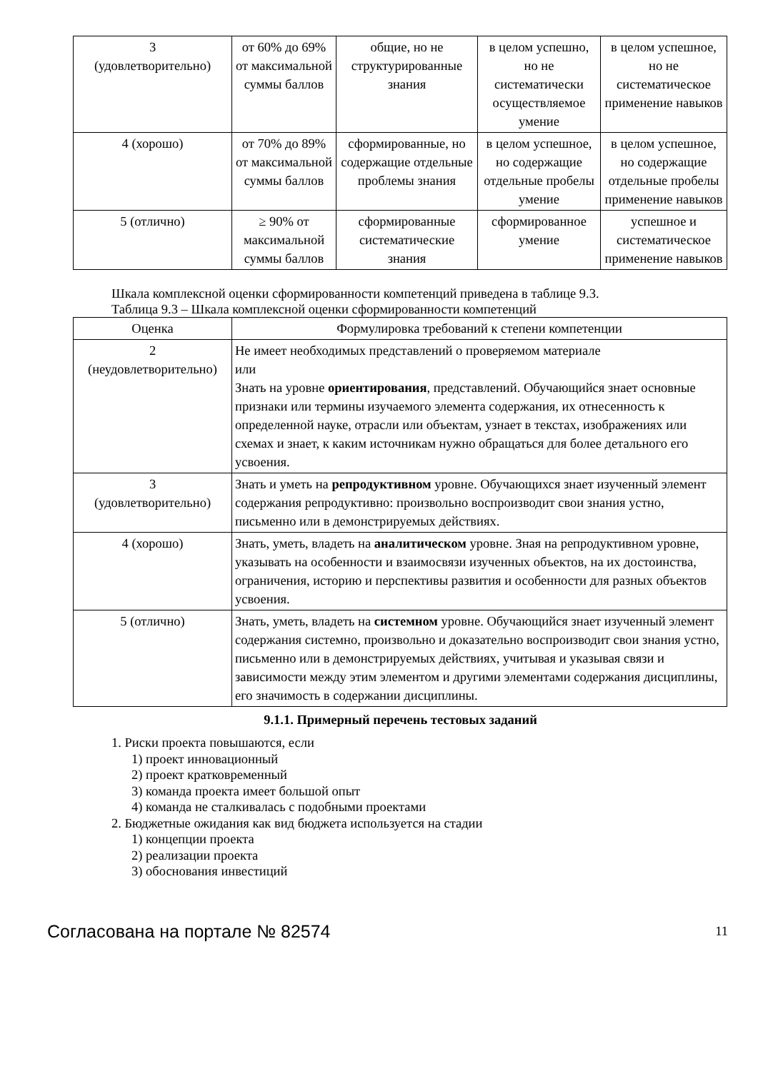| 3 (удовлетворительно) | от 60% до 69% от максимальной суммы баллов | общие, но не структурированные знания | в целом успешно, но не систематически осуществляемое умение | в целом успешное, но не систематическое применение навыков |
| 4 (хорошо) | от 70% до 89% от максимальной суммы баллов | сформированные, но содержащие отдельные проблемы знания | в целом успешное, но содержащие отдельные пробелы умение | в целом успешное, но содержащие отдельные пробелы применение навыков |
| 5 (отлично) | ≥ 90% от максимальной суммы баллов | сформированные систематические знания | сформированное умение | успешное и систематическое применение навыков |
Шкала комплексной оценки сформированности компетенций приведена в таблице 9.3.
Таблица 9.3 – Шкала комплексной оценки сформированности компетенций
| Оценка | Формулировка требований к степени компетенции |
| --- | --- |
| 2 (неудовлетворительно) | Не имеет необходимых представлений о проверяемом материале или Знать на уровне ориентирования , представлений. Обучающийся знает основные признаки или термины изучаемого элемента содержания, их отнесенность к определенной науке, отрасли или объектам, узнает в текстах, изображениях или схемах и знает, к каким источникам нужно обращаться для более детального его усвоения. |
| 3 (удовлетворительно) | Знать и уметь на репродуктивном уровне. Обучающихся знает изученный элемент содержания репродуктивно: произвольно воспроизводит свои знания устно, письменно или в демонстрируемых действиях. |
| 4 (хорошо) | Знать, уметь, владеть на аналитическом уровне. Зная на репродуктивном уровне, указывать на особенности и взаимосвязи изученных объектов, на их достоинства, ограничения, историю и перспективы развития и особенности для разных объектов усвоения. |
| 5 (отлично) | Знать, уметь, владеть на системном уровне. Обучающийся знает изученный элемент содержания системно, произвольно и доказательно воспроизводит свои знания устно, письменно или в демонстрируемых действиях, учитывая и указывая связи и зависимости между этим элементом и другими элементами содержания дисциплины, его значимость в содержании дисциплины. |
9.1.1. Примерный перечень тестовых заданий
1. Риски проекта повышаются, если
1) проект инновационный
2) проект кратковременный
3) команда проекта имеет большой опыт
4) команда не сталкивалась с подобными проектами
2. Бюджетные ожидания как вид бюджета используется на стадии
1) концепции проекта
2) реализации проекта
3) обоснования инвестиций
Согласована на портале № 82574 11